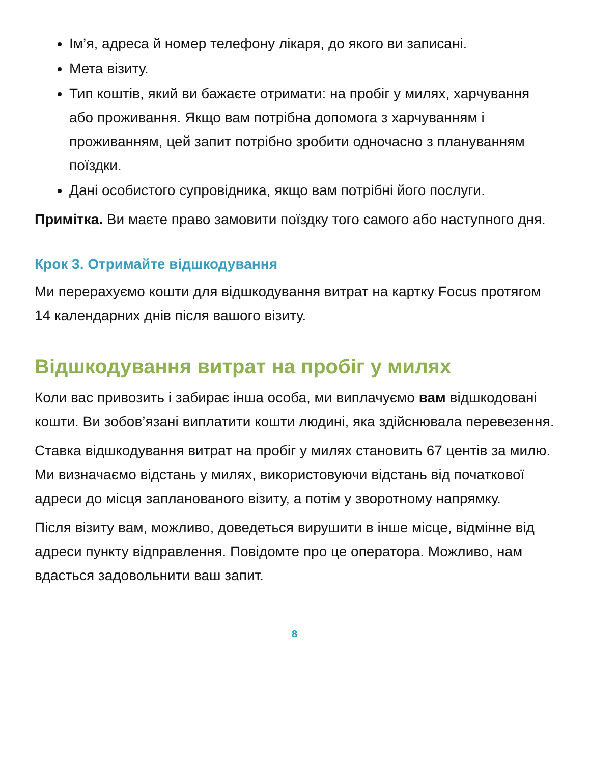Ім’я, адреса й номер телефону лікаря, до якого ви записані.
Мета візиту.
Тип коштів, який ви бажаєте отримати: на пробіг у милях, харчування або проживання. Якщо вам потрібна допомога з харчуванням і проживанням, цей запит потрібно зробити одночасно з плануванням поїздки.
Дані особистого супровідника, якщо вам потрібні його послуги.
Примітка. Ви маєте право замовити поїздку того самого або наступного дня.
Крок 3. Отримайте відшкодування
Ми перерахуємо кошти для відшкодування витрат на картку Focus протягом 14 календарних днів після вашого візиту.
Відшкодування витрат на пробіг у милях
Коли вас привозить і забирає інша особа, ми виплачуємо вам відшкодовані кошти. Ви зобов’язані виплатити кошти людині, яка здійснювала перевезення.
Ставка відшкодування витрат на пробіг у милях становить 67 центів за милю. Ми визначаємо відстань у милях, використовуючи відстань від початкової адреси до місця запланованого візиту, а потім у зворотному напрямку.
Після візиту вам, можливо, доведеться вирушити в інше місце, відмінне від адреси пункту відправлення. Повідомте про це оператора. Можливо, нам вдасться задовольнити ваш запит.
8